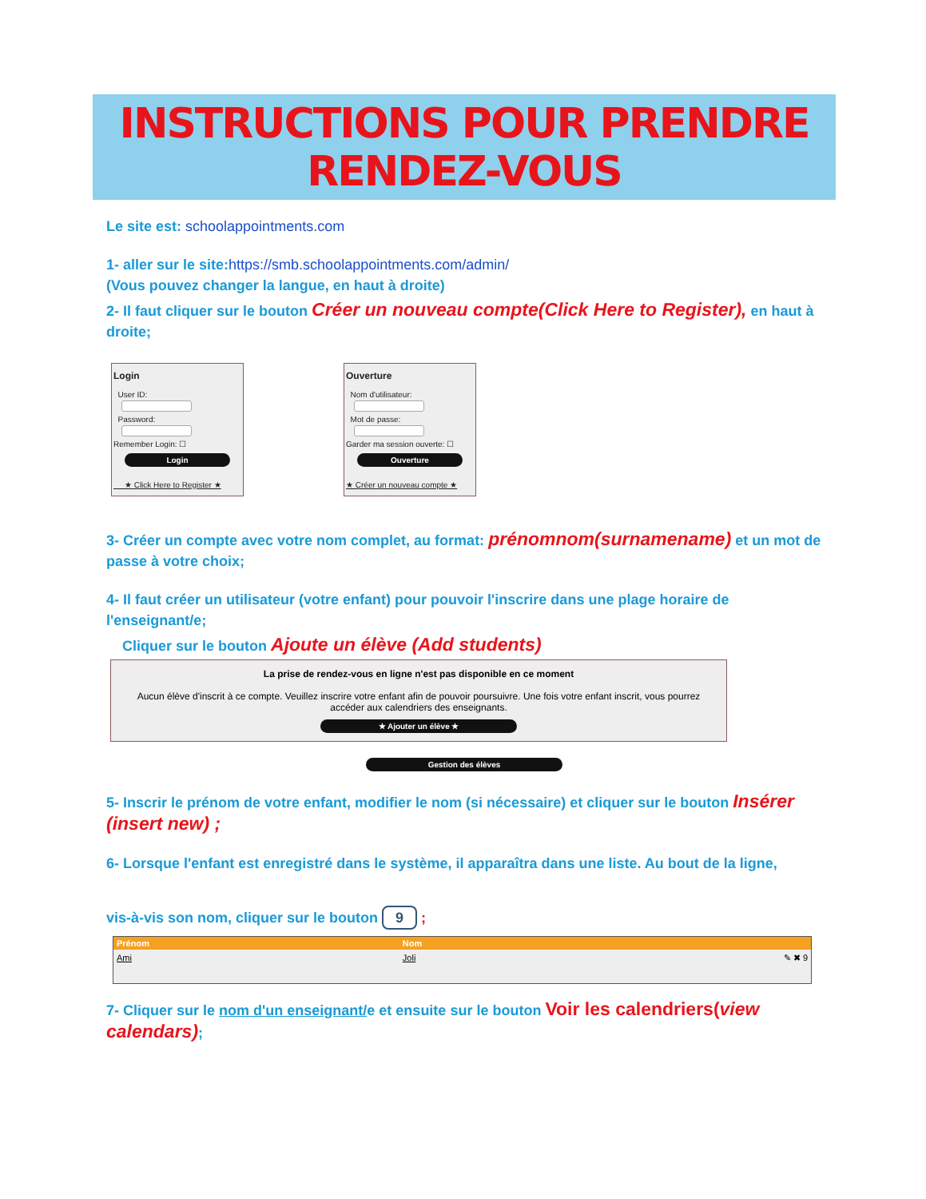INSTRUCTIONS POUR PRENDRE RENDEZ-VOUS
Le site est: schoolappointments.com
1- aller sur le site:https://smb.schoolappointments.com/admin/
(Vous pouvez changer la langue, en haut à droite)
2- Il faut cliquer sur le bouton Créer un nouveau compte(Click Here to Register), en haut à droite;
Login
User ID:
Password:
Remember Login: ☐
Login
★ Click Here to Register ★
Ouverture
Nom d'utilisateur:
Mot de passe:
Garder ma session ouverte: ☐
Ouverture
★ Créer un nouveau compte ★
3- Créer un compte avec votre nom complet, au format: prénomnom(surnamename) et un mot de passe à votre choix;
4- Il faut créer un utilisateur (votre enfant) pour pouvoir l'inscrire dans une plage horaire de l'enseignant/e;
Cliquer sur le bouton Ajoute un élève (Add students)
La prise de rendez-vous en ligne n'est pas disponible en ce moment
Aucun élève d'inscrit à ce compte. Veuillez inscrire votre enfant afin de pouvoir poursuivre. Une fois votre enfant inscrit, vous pourrez accéder aux calendriers des enseignants.
★ Ajouter un élève ★
Gestion des élèves
5- Inscrir le prénom de votre enfant, modifier le nom (si nécessaire) et cliquer sur le bouton Insérer (insert new) ;
6- Lorsque l'enfant est enregistré dans le système, il apparaîtra dans une liste. Au bout de la ligne,
vis-à-vis son nom, cliquer sur le bouton 9 ;
| Prénom | Nom | |
| --- | --- | --- |
| Ami | Joli | ✎ ✖ 9 |
7- Cliquer sur le nom d'un enseignant/e et ensuite sur le bouton Voir les calendriers(view calendars);